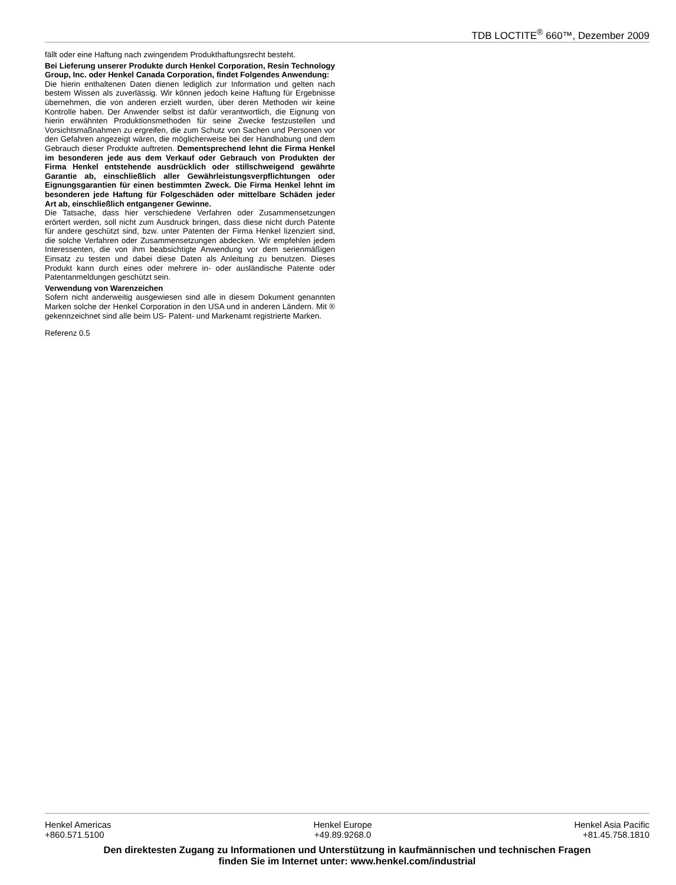TDB LOCTITE<sup>®</sup> 660™, Dezember 2009
fällt oder eine Haftung nach zwingendem Produkthaftungsrecht besteht.
Bei Lieferung unserer Produkte durch Henkel Corporation, Resin Technology Group, Inc. oder Henkel Canada Corporation, findet Folgendes Anwendung:
Die hierin enthaltenen Daten dienen lediglich zur Information und gelten nach bestem Wissen als zuverlässig. Wir können jedoch keine Haftung für Ergebnisse übernehmen, die von anderen erzielt wurden, über deren Methoden wir keine Kontrolle haben. Der Anwender selbst ist dafür verantwortlich, die Eignung von hierin erwähnten Produktionsmethoden für seine Zwecke festzustellen und Vorsichtsmaßnahmen zu ergreifen, die zum Schutz von Sachen und Personen vor den Gefahren angezeigt wären, die möglicherweise bei der Handhabung und dem Gebrauch dieser Produkte auftreten. Dementsprechend lehnt die Firma Henkel im besonderen jede aus dem Verkauf oder Gebrauch von Produkten der Firma Henkel entstehende ausdrücklich oder stillschweigend gewährte Garantie ab, einschließlich aller Gewährleistungsverpflichtungen oder Eignungsgarantien für einen bestimmten Zweck. Die Firma Henkel lehnt im besonderen jede Haftung für Folgeschäden oder mittelbare Schäden jeder Art ab, einschließlich entgangener Gewinne.
Die Tatsache, dass hier verschiedene Verfahren oder Zusammensetzungen erörtert werden, soll nicht zum Ausdruck bringen, dass diese nicht durch Patente für andere geschützt sind, bzw. unter Patenten der Firma Henkel lizenziert sind, die solche Verfahren oder Zusammensetzungen abdecken. Wir empfehlen jedem Interessenten, die von ihm beabsichtigte Anwendung vor dem serienmäßigen Einsatz zu testen und dabei diese Daten als Anleitung zu benutzen. Dieses Produkt kann durch eines oder mehrere in- oder ausländische Patente oder Patentanmeldungen geschützt sein.
Verwendung von Warenzeichen
Sofern nicht anderweitig ausgewiesen sind alle in diesem Dokument genannten Marken solche der Henkel Corporation in den USA und in anderen Ländern. Mit ® gekennzeichnet sind alle beim US- Patent- und Markenamt registrierte Marken.
Referenz 0.5
Henkel Americas
+860.571.5100
Henkel Europe
+49.89.9268.0
Henkel Asia Pacific
+81.45.758.1810
Den direktesten Zugang zu Informationen und Unterstützung in kaufmännischen und technischen Fragen
finden Sie im Internet unter: www.henkel.com/industrial